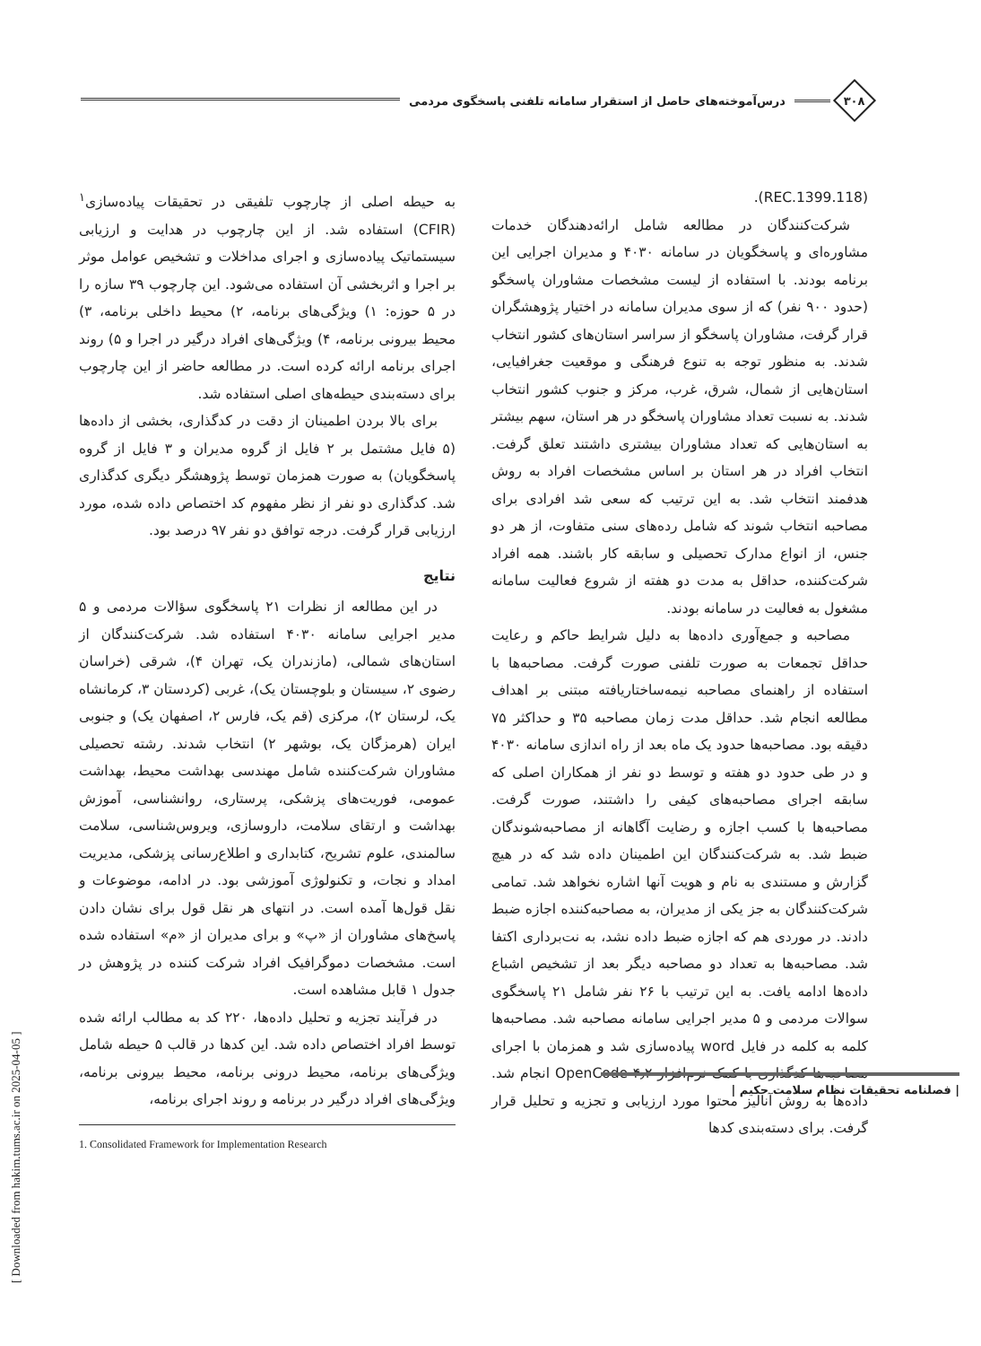۳۰۸
درس‌آموخته‌های حاصل از استقرار سامانه تلفنی پاسخگوی مردمی
(REC.1399.118).
شرکت‌کنندگان در مطالعه شامل ارائه‌دهندگان خدمات مشاوره‌ای و پاسخگویان در سامانه ۴۰۳۰ و مدیران اجرایی این برنامه بودند. با استفاده از لیست مشخصات مشاوران پاسخگو (حدود ۹۰۰ نفر) که از سوی مدیران سامانه در اختیار پژوهشگران قرار گرفت، مشاوران پاسخگو از سراسر استان‌های کشور انتخاب شدند. به منظور توجه به تنوع فرهنگی و موقعیت جغرافیایی، استان‌هایی از شمال، شرق، غرب، مرکز و جنوب کشور انتخاب شدند. به نسبت تعداد مشاوران پاسخگو در هر استان، سهم بیشتر به استان‌هایی که تعداد مشاوران بیشتری داشتند تعلق گرفت. انتخاب افراد در هر استان بر اساس مشخصات افراد به روش هدفمند انتخاب شد. به این ترتیب که سعی شد افرادی برای مصاحبه انتخاب شوند که شامل رده‌های سنی متفاوت، از هر دو جنس، از انواع مدارک تحصیلی و سابقه کار باشند. همه افراد شرکت‌کننده، حداقل به مدت دو هفته از شروع فعالیت سامانه مشغول به فعالیت در سامانه بودند.
مصاحبه و جمع‌آوری داده‌ها به دلیل شرایط حاکم و رعایت حداقل تجمعات به صورت تلفنی صورت گرفت. مصاحبه‌ها با استفاده از راهنمای مصاحبه نیمه‌ساختاریافته مبتنی بر اهداف مطالعه انجام شد. حداقل مدت زمان مصاحبه ۳۵ و حداکثر ۷۵ دقیقه بود. مصاحبه‌ها حدود یک ماه بعد از راه اندازی سامانه ۴۰۳۰ و در طی حدود دو هفته و توسط دو نفر از همکاران اصلی که سابقه اجرای مصاحبه‌های کیفی را داشتند، صورت گرفت. مصاحبه‌ها با کسب اجازه و رضایت آگاهانه از مصاحبه‌شوندگان ضبط شد. به شرکت‌کنندگان این اطمینان داده شد که در هیچ گزارش و مستندی به نام و هویت آنها اشاره نخواهد شد. تمامی شرکت‌کنندگان به جز یکی از مدیران، به مصاحبه‌کننده اجازه ضبط دادند. در موردی هم که اجازه ضبط داده نشد، به نت‌برداری اکتفا شد. مصاحبه‌ها به تعداد دو مصاحبه دیگر بعد از تشخیص اشباع داده‌ها ادامه یافت. به این ترتیب با ۲۶ نفر شامل ۲۱ پاسخگوی سوالات مردمی و ۵ مدیر اجرایی سامانه مصاحبه شد. مصاحبه‌ها کلمه به کلمه در فایل word پیاده‌سازی شد و همزمان با اجرای مصاحبه‌ها کدگذاری با کمک نرم‌افزار OpenCode-۴٫۲ انجام شد. داده‌ها به روش آنالیز محتوا مورد ارزیابی و تجزیه و تحلیل قرار گرفت. برای دسته‌بندی کدها
به حیطه اصلی از چارچوب تلفیقی در تحقیقات پیاده‌سازی<sup>۱</sup> (CFIR) استفاده شد. از این چارچوب در هدایت و ارزیابی سیستماتیک پیاده‌سازی و اجرای مداخلات و تشخیص عوامل موثر بر اجرا و اثربخشی آن استفاده می‌شود. این چارچوب ۳۹ سازه را در ۵ حوزه: ۱) ویژگی‌های برنامه، ۲) محیط داخلی برنامه، ۳) محیط بیرونی برنامه، ۴) ویژگی‌های افراد درگیر در اجرا و ۵) روند اجرای برنامه ارائه کرده است. در مطالعه حاضر از این چارچوب برای دسته‌بندی حیطه‌های اصلی استفاده شد.
برای بالا بردن اطمینان از دقت در کدگذاری، بخشی از داده‌ها (۵ فایل مشتمل بر ۲ فایل از گروه مدیران و ۳ فایل از گروه پاسخگویان) به صورت همزمان توسط پژوهشگر دیگری کدگذاری شد. کدگذاری دو نفر از نظر مفهوم کد اختصاص داده شده، مورد ارزیابی قرار گرفت. درجه توافق دو نفر ۹۷ درصد بود.
نتایج
در این مطالعه از نظرات ۲۱ پاسخگوی سؤالات مردمی و ۵ مدیر اجرایی سامانه ۴۰۳۰ استفاده شد. شرکت‌کنندگان از استان‌های شمالی، (مازندران یک، تهران ۴)، شرقی (خراسان رضوی ۲، سیستان و بلوچستان یک)، غربی (کردستان ۳، کرمانشاه یک، لرستان ۲)، مرکزی (قم یک، فارس ۲، اصفهان یک) و جنوبی ایران (هرمزگان یک، بوشهر ۲) انتخاب شدند. رشته تحصیلی مشاوران شرکت‌کننده شامل مهندسی بهداشت محیط، بهداشت عمومی، فوریت‌های پزشکی، پرستاری، روانشناسی، آموزش بهداشت و ارتقای سلامت، داروسازی، ویروس‌شناسی، سلامت سالمندی، علوم تشریح، کتابداری و اطلاع‌رسانی پزشکی، مدیریت امداد و نجات، و تکنولوژی آموزشی بود. در ادامه، موضوعات و نقل قول‌ها آمده است. در انتهای هر نقل قول برای نشان دادن پاسخ‌های مشاوران از «پ» و برای مدیران از «م» استفاده شده است. مشخصات دموگرافیک افراد شرکت کننده در پژوهش در جدول ۱ قابل مشاهده است.
در فرآیند تجزیه و تحلیل داده‌ها، ۲۲۰ کد به مطالب ارائه شده توسط افراد اختصاص داده شد. این کدها در قالب ۵ حیطه شامل ویژگی‌های برنامه، محیط درونی برنامه، محیط بیرونی برنامه، ویژگی‌های افراد درگیر در برنامه و روند اجرای برنامه،
1. Consolidated Framework for Implementation Research
| فصلنامه تحقیقات نظام سلامت حکیم |
[ Downloaded from hakim.tums.ac.ir on 2025-04-05 ]